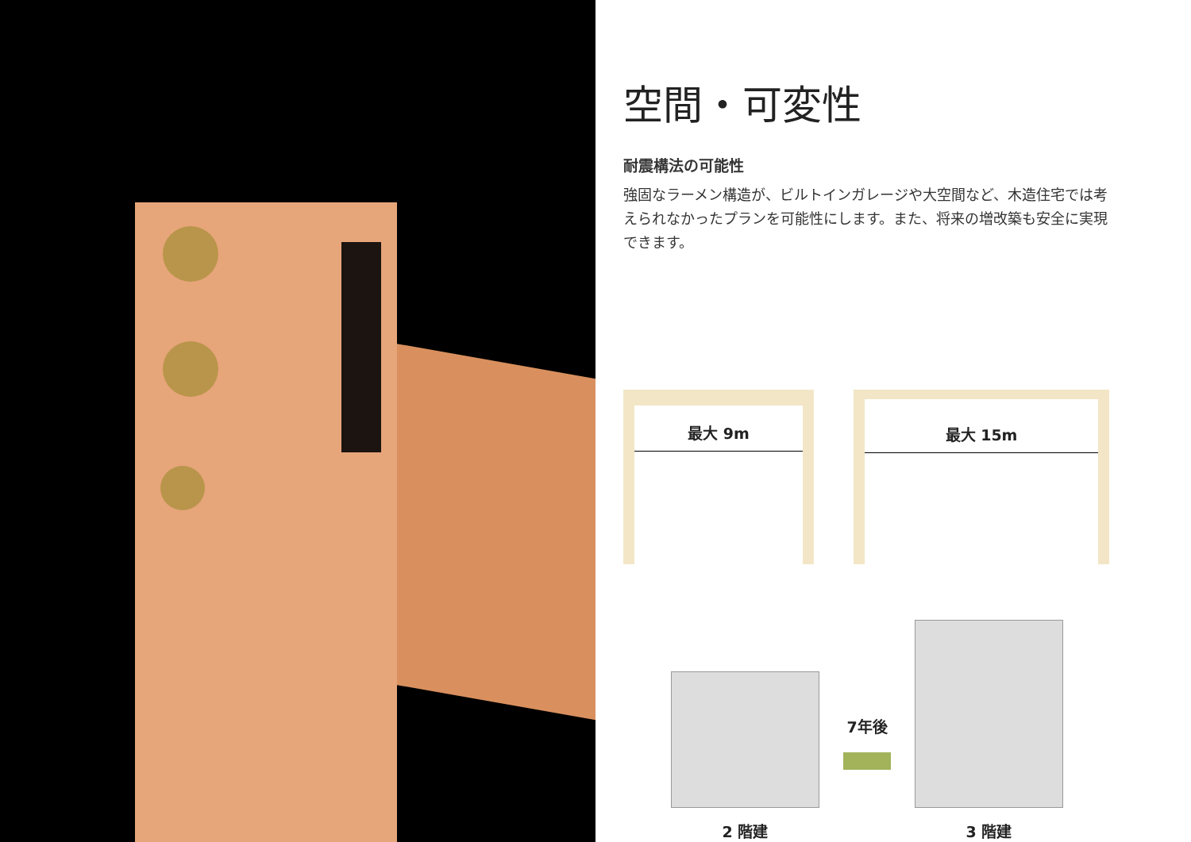空間・可変性
耐震構法の可能性
強固なラーメン構造が、ビルトインガレージや大空間など、木造住宅では考えられなかったプランを可能性にします。また、将来の増改築も安全に実現できます。
最大 9m
最大 15m
2 階建
7年後
3 階建